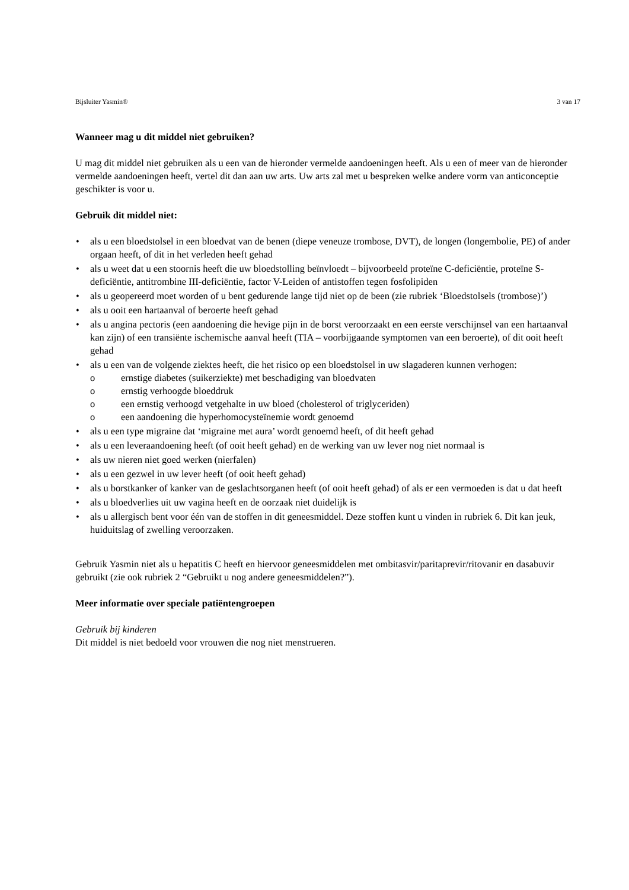Bijsluiter Yasmin® 3 van 17
Wanneer mag u dit middel niet gebruiken?
U mag dit middel niet gebruiken als u een van de hieronder vermelde aandoeningen heeft. Als u een of meer van de hieronder vermelde aandoeningen heeft, vertel dit dan aan uw arts. Uw arts zal met u bespreken welke andere vorm van anticonceptie geschikter is voor u.
Gebruik dit middel niet:
• als u een bloedstolsel in een bloedvat van de benen (diepe veneuze trombose, DVT), de longen (longembolie, PE) of ander orgaan heeft, of dit in het verleden heeft gehad
• als u weet dat u een stoornis heeft die uw bloedstolling beïnvloedt – bijvoorbeeld proteïne C-deficiëntie, proteïne S-deficiëntie, antitrombine III-deficiëntie, factor V-Leiden of antistoffen tegen fosfolipiden
• als u geopereerd moet worden of u bent gedurende lange tijd niet op de been (zie rubriek ‘Bloedstolsels (trombose)’)
• als u ooit een hartaanval of beroerte heeft gehad
• als u angina pectoris (een aandoening die hevige pijn in de borst veroorzaakt en een eerste verschijnsel van een hartaanval kan zijn) of een transiënte ischemische aanval heeft (TIA – voorbijgaande symptomen van een beroerte), of dit ooit heeft gehad
• als u een van de volgende ziektes heeft, die het risico op een bloedstolsel in uw slagaderen kunnen verhogen:
o ernstige diabetes (suikerziekte) met beschadiging van bloedvaten
o ernstig verhoogde bloeddruk
o een ernstig verhoogd vetgehalte in uw bloed (cholesterol of triglyceriden)
o een aandoening die hyperhomocysteïnemie wordt genoemd
• als u een type migraine dat ‘migraine met aura’ wordt genoemd heeft, of dit heeft gehad
• als u een leveraandoening heeft (of ooit heeft gehad) en de werking van uw lever nog niet normaal is
• als uw nieren niet goed werken (nierfalen)
• als u een gezwel in uw lever heeft (of ooit heeft gehad)
• als u borstkanker of kanker van de geslachtsorganen heeft (of ooit heeft gehad) of als er een vermoeden is dat u dat heeft
• als u bloedverlies uit uw vagina heeft en de oorzaak niet duidelijk is
• als u allergisch bent voor één van de stoffen in dit geneesmiddel. Deze stoffen kunt u vinden in rubriek 6. Dit kan jeuk, huiduitslag of zwelling veroorzaken.
Gebruik Yasmin niet als u hepatitis C heeft en hiervoor geneesmiddelen met ombitasvir/paritaprevir/ritovanir en dasabuvir gebruikt (zie ook rubriek 2 “Gebruikt u nog andere geneesmiddelen?”).
Meer informatie over speciale patiëntengroepen
Gebruik bij kinderen
Dit middel is niet bedoeld voor vrouwen die nog niet menstrueren.